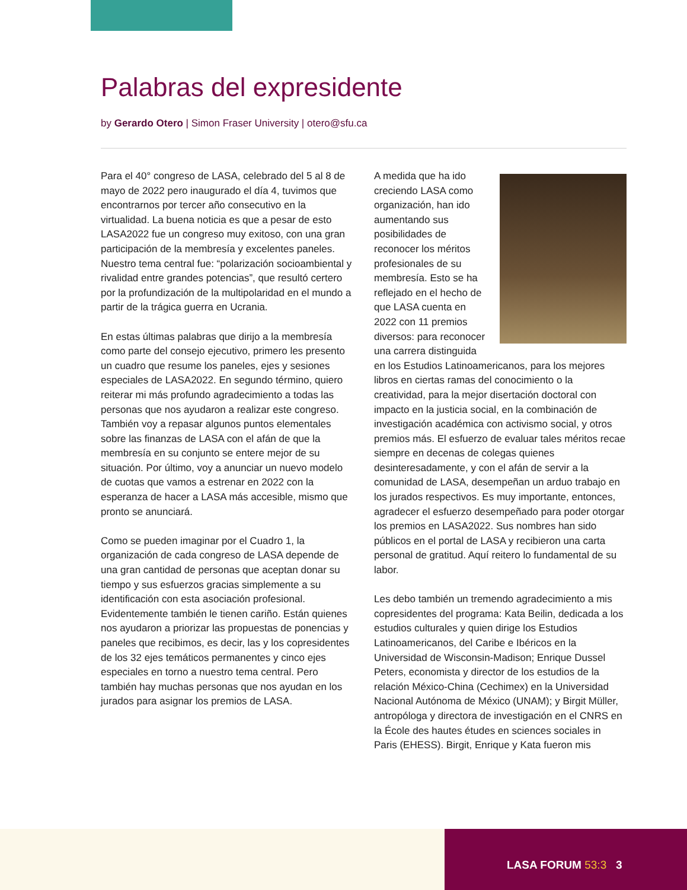Palabras del expresidente
by Gerardo Otero | Simon Fraser University | otero@sfu.ca
Para el 40° congreso de LASA, celebrado del 5 al 8 de mayo de 2022 pero inaugurado el día 4, tuvimos que encontrarnos por tercer año consecutivo en la virtualidad. La buena noticia es que a pesar de esto LASA2022 fue un congreso muy exitoso, con una gran participación de la membresía y excelentes paneles. Nuestro tema central fue: “polarización socioambiental y rivalidad entre grandes potencias”, que resultó certero por la profundización de la multipolaridad en el mundo a partir de la trágica guerra en Ucrania.
En estas últimas palabras que dirijo a la membresía como parte del consejo ejecutivo, primero les presento un cuadro que resume los paneles, ejes y sesiones especiales de LASA2022. En segundo término, quiero reiterar mi más profundo agradecimiento a todas las personas que nos ayudaron a realizar este congreso. También voy a repasar algunos puntos elementales sobre las finanzas de LASA con el afán de que la membresía en su conjunto se entere mejor de su situación. Por último, voy a anunciar un nuevo modelo de cuotas que vamos a estrenar en 2022 con la esperanza de hacer a LASA más accesible, mismo que pronto se anunciará.
Como se pueden imaginar por el Cuadro 1, la organización de cada congreso de LASA depende de una gran cantidad de personas que aceptan donar su tiempo y sus esfuerzos gracias simplemente a su identificación con esta asociación profesional. Evidentemente también le tienen cariño. Están quienes nos ayudaron a priorizar las propuestas de ponencias y paneles que recibimos, es decir, las y los copresidentes de los 32 ejes temáticos permanentes y cinco ejes especiales en torno a nuestro tema central. Pero también hay muchas personas que nos ayudan en los jurados para asignar los premios de LASA.
A medida que ha ido creciendo LASA como organización, han ido aumentando sus posibilidades de reconocer los méritos profesionales de su membresía. Esto se ha reflejado en el hecho de que LASA cuenta en 2022 con 11 premios diversos: para reconocer una carrera distinguida en los Estudios Latinoamericanos, para los mejores libros en ciertas ramas del conocimiento o la creatividad, para la mejor disertación doctoral con impacto en la justicia social, en la combinación de investigación académica con activismo social, y otros premios más. El esfuerzo de evaluar tales méritos recae siempre en decenas de colegas quienes desinteresadamente, y con el afán de servir a la comunidad de LASA, desempeñan un arduo trabajo en los jurados respectivos. Es muy importante, entonces, agradecer el esfuerzo desempeñado para poder otorgar los premios en LASA2022. Sus nombres han sido públicos en el portal de LASA y recibieron una carta personal de gratitud. Aquí reitero lo fundamental de su labor.
Les debo también un tremendo agradecimiento a mis copresidentes del programa: Kata Beilin, dedicada a los estudios culturales y quien dirige los Estudios Latinoamericanos, del Caribe e Ibéricos en la Universidad de Wisconsin-Madison; Enrique Dussel Peters, economista y director de los estudios de la relación México-China (Cechimex) en la Universidad Nacional Autónoma de México (UNAM); y Birgit Müller, antropóloga y directora de investigación en el CNRS en la École des hautes études en sciences sociales in Paris (EHESS). Birgit, Enrique y Kata fueron mis
LASA FORUM 53:3 3